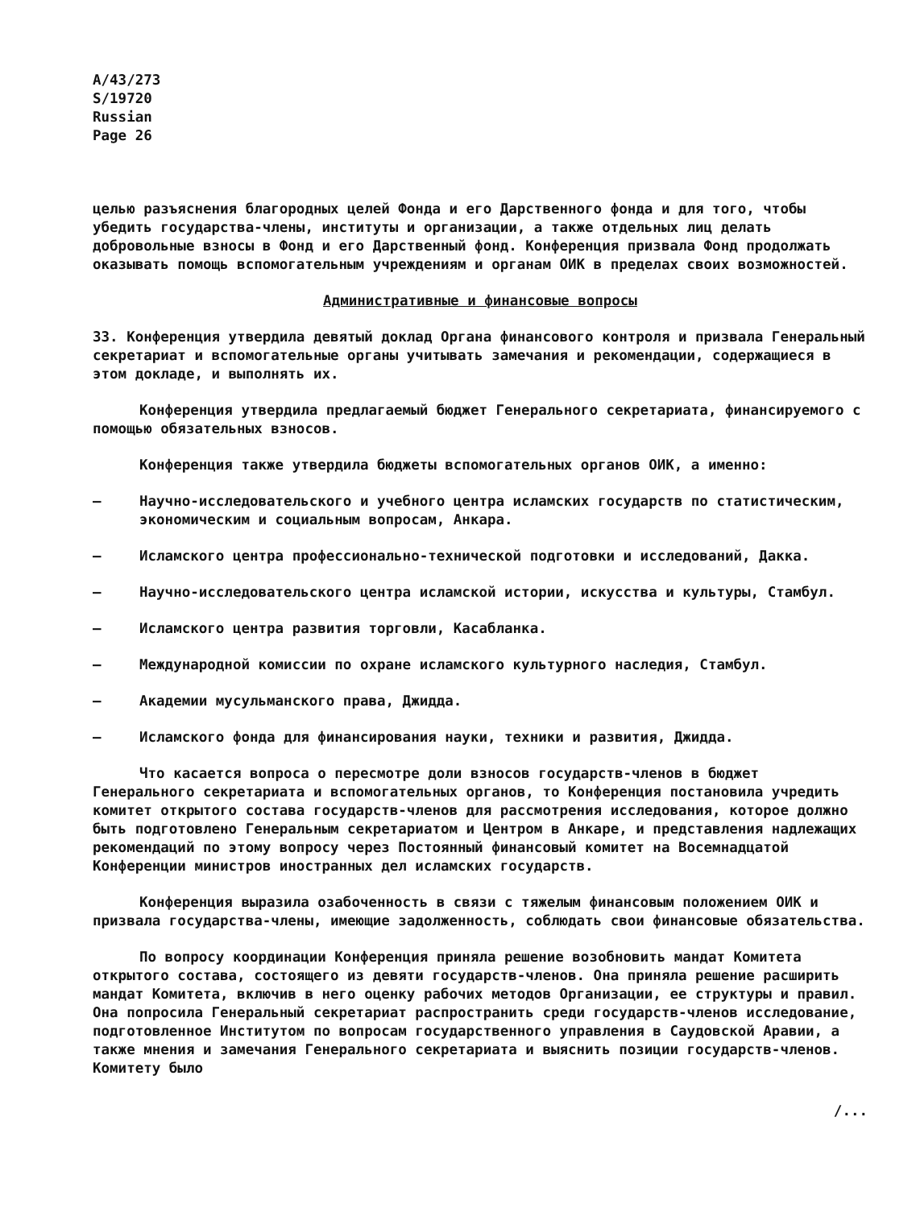A/43/273
S/19720
Russian
Page 26
целью разъяснения благородных целей Фонда и его Дарственного фонда и для того, чтобы убедить государства-члены, институты и организации, а также отдельных лиц делать добровольные взносы в Фонд и его Дарственный фонд. Конференция призвала Фонд продолжать оказывать помощь вспомогательным учреждениям и органам ОИК в пределах своих возможностей.
Административные и финансовые вопросы
33. Конференция утвердила девятый доклад Органа финансового контроля и призвала Генеральный секретариат и вспомогательные органы учитывать замечания и рекомендации, содержащиеся в этом докладе, и выполнять их.
Конференция утвердила предлагаемый бюджет Генерального секретариата, финансируемого с помощью обязательных взносов.
Конференция также утвердила бюджеты вспомогательных органов ОИК, а именно:
– Научно-исследовательского и учебного центра исламских государств по статистическим, экономическим и социальным вопросам, Анкара.
– Исламского центра профессионально-технической подготовки и исследований, Дакка.
– Научно-исследовательского центра исламской истории, искусства и культуры, Стамбул.
– Исламского центра развития торговли, Касабланка.
– Международной комиссии по охране исламского культурного наследия, Стамбул.
– Академии мусульманского права, Джидда.
– Исламского фонда для финансирования науки, техники и развития, Джидда.
Что касается вопроса о пересмотре доли взносов государств-членов в бюджет Генерального секретариата и вспомогательных органов, то Конференция постановила учредить комитет открытого состава государств-членов для рассмотрения исследования, которое должно быть подготовлено Генеральным секретариатом и Центром в Анкаре, и представления надлежащих рекомендаций по этому вопросу через Постоянный финансовый комитет на Восемнадцатой Конференции министров иностранных дел исламских государств.
Конференция выразила озабоченность в связи с тяжелым финансовым положением ОИК и призвала государства-члены, имеющие задолженность, соблюдать свои финансовые обязательства.
По вопросу координации Конференция приняла решение возобновить мандат Комитета открытого состава, состоящего из девяти государств-членов. Она приняла решение расширить мандат Комитета, включив в него оценку рабочих методов Организации, ее структуры и правил. Она попросила Генеральный секретариат распространить среди государств-членов исследование, подготовленное Институтом по вопросам государственного управления в Саудовской Аравии, а также мнения и замечания Генерального секретариата и выяснить позиции государств-членов. Комитету было
/...